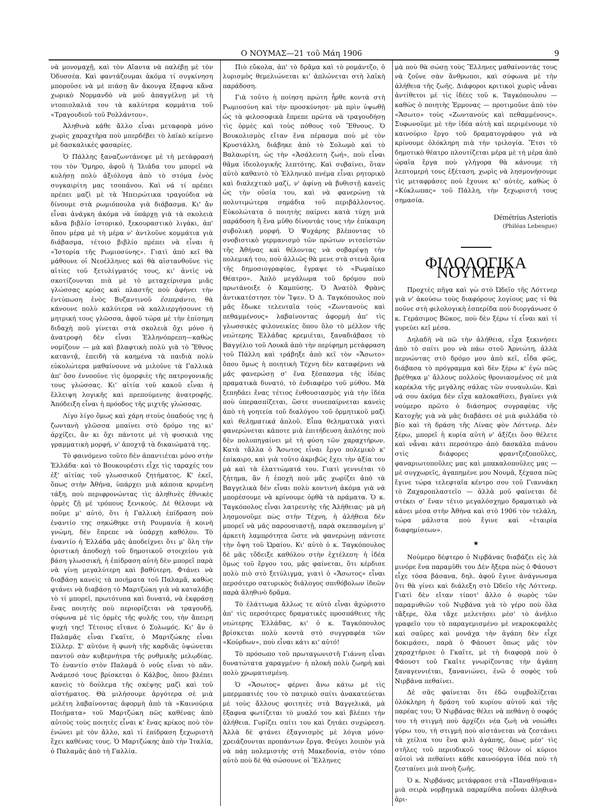Ο ΝΟΥΜΑΣ—21 τοῦ Μάη 1906 9
νὰ μονομαχῇ, καὶ τὸν Αἴαντα νὰ παλέβῃ μὲ τὸν Ὀδυσσέα. Καὶ φαντάζουμαι ἀκόμα τί συγκίνηση μποροῦσε νὰ μὲ πιάσῃ ἂν ἄκουγα ἔξαφνα κἄνα χωρικὸ Νορμανδὸ νὰ μοῦ ἀπαγγέλνῃ μὲ τὴ ντοπιολαλιά του τὰ καλύτερα κομμάτια τοῦ «Τραγουδιοῦ τοῦ Ρολλάντου».
Ἀληθινὰ κάθε ἄλλο εἶναι μεταφορὰ μόνο χωρὶς χαραχτῆρα ποὺ μπερδέβει τὸ λαϊκὸ κείμενο μὲ δασκαλικὲς φασαρίες.
Ὁ Πάλλης ξαναζωντάνεψε μὲ τὴ μετάφρασή του τὸν Ὅμηρο, ἀφοῦ ἡ Ἰλιάδα του μπορεῖ νὰ κυλήσῃ πολὺ ἀξιόλογα ἀπὸ τὸ στόμα ἑνὸς συγκαιρίτη μας τσοπάνου. Καὶ νά τί πρέπει πρέπει μαζὶ μὲ τὰ Ἠπειρώτικα τραγούδια νὰ δίνουμε στὰ ρωμιόπουλα γιὰ διάβασμα. Κι' ἂν εἶναι ἀνάγκη ἀκόμα νὰ ὑπάρχῃ γιὰ τὰ σκολειὰ κἄνα βιβλίο ἱστορικό, ξεκουραστικὸ λιγάκι, ἀπ' ὅπου μέρα μὲ τὴ μέρα ν' ἀντλοῦνε κομμάτια γιὰ διάβασμα, τέτοιο βιβλίο πρέπει νὰ εἶναι ἡ «Ἱστορία τῆς Ρωμιοσύνης». Γιατὶ ἀπὸ κεῖ θὰ μάθουνε οἱ Νεοέλληνες καὶ θὰ αἰστανθοῦνε τὶς αἰτίες τοῦ ξετυλίγματός τους, κι' ἀντὶς νὰ σκοτίζουνται πιὰ μὲ τὸ μεταχείρισμα μιᾶς γλώσσας κρύας καὶ πλαστῆς ποὺ ἀφήνει τὴν ἐντύπωση ἑνὸς Βυζαντινοῦ ἐσπεράντο, θὰ κάνουνε πολὺ καλύτερα νὰ καλλιεργήσουνε τὴ μητρική τους γλῶσσα, ἀφοῦ τώρα μὲ τὴν ἐπίσημη διδαχὴ ποῦ γίνεται στὰ σκολειὰ ὄχι μόνο ἡ ἀνατροφὴ δὲν εἶναι Ἑλληνόπρεπη—καθὼς νομίζουν — μὰ καὶ βλαφτικὴ πολὺ γιὰ τὸ Ἔθνος καταντᾷ, ἐπειδὴ τὰ καημένα τὰ παιδιὰ πολὺ εὐκολώτερα μαθαίνουνε νὰ μιλοῦνε τὰ Γαλλικὰ ἀπ' ὅσο ἐννοοῦνε τὶς ὀμορφιὲς τῆς πατρογονικῆς τους γλώσσας. Κι' αἰτία τοῦ κακοῦ εἶναι ἡ ἔλλειψη λογικῆς καὶ πρεπούμενης ἀνατροφῆς. Ἀπόδειξη εἶναι ἡ πρόοδος τῆς μιχτῆς γλώσσας.
Λίγο λίγο ὅμως καὶ χάρη στοὺς ὀπαδούς της ἡ ζωντανὴ γλῶσσα μπαίνει στὸ δρόμο της κι' ἀρχίζει, ἂν κι ὄχι πάντοτε μὲ τὴ φυσικιὰ της γραμματικὴ μορφή, ν' ἀποχτᾷ τὰ δικαιώματά της.
Τὸ φαινόμενο τοῦτο δὲν ἀπαντιέται μόνο στὴν Ἑλλάδα· καὶ τὸ Βουκουρέστι εἶχε τὶς ταραχές του ἐξ' αἰτίας τοῦ γλωσσικοῦ ζητήματος. Κ' ἐκεῖ, ὅπως στὴν Ἀθήνα, ὑπάρχει μιὰ κάποια κρυμένη τάξη, ποὺ περιφρονώντας τὶς ἀληθινὲς ἐθνικὲς ὁρμὲς ζῇ μὲ τρόπους ξενικούς. Δὲ θέλουμε νὰ ποῦμε μ' αὐτό, ὅτι ἡ Γαλλικὴ ἐπίδραση ποὺ ἐναντίο της σηκώθηκε στὴ Ρουμανία ἡ κοινὴ γνώμη, δὲν ἔπρεπε νὰ ὑπάρχῃ καθόλου. Τὸ ἐναντίο ἡ Ἑλλάδα μᾶς ἀποδείχνει ὅτι μ' ὅλη τὴν ὁριστικὴ ἀποδοχὴ τοῦ δημοτικοῦ στοιχείου γιὰ βάση γλωσσική, ἡ ἐπίδραση αὐτὴ δὲν μπορεῖ παρὰ νὰ γίνῃ μεγαλύτερη καὶ βαθύτερη. Φτάνει νὰ διαβάσῃ κανεὶς τὰ ποιήματα τοῦ Παλαμᾶ, καθὼς φτάνει νὰ διαβάσῃ τὸ Μαρτζώκη γιὰ νὰ καταλάβῃ τὸ τί μπορεῖ, πρωτότυπα καὶ δυνατά, νὰ ἐκφράσῃ ἕνας ποιητὴς ποὺ περιορίζεται νὰ τραγουδῇ, σύφωνα μὲ τὶς ὁρμὲς τῆς φυλῆς του, τὴν ἄπειρη ψυχή της! Τέτοιος εἴτανε ὁ Σολωμός. Κι' ἂν ὁ Παλαμᾶς εἶναι Γκαῖτε, ὁ Μαρτζώκης εἶναι Σίλλερ. Σ' αὐτόνε ἡ φωνὴ τῆς καρδιᾶς ὑψώνεται παντοῦ σὰν κυβερνήτρα τῆς ρυθμικῆς μελῳδίας. Τὸ ἐναντίο στὸν Παλαμᾶ ὁ νοῦς εἶναι τὸ πᾶν. Ἀνάμεσό τους βρίσκεται ὁ Κάλβος, ὅπου βλέπει κανεὶς τὸ δούλεμα τῆς σκέψης μαζὶ καὶ τοῦ αἰστήματος. Θὰ μιλήσουμε ἀργότερα σὲ μιὰ μελέτη λαβαίνοντας ἀφορμὴ ἀπὸ τὰ «Καινούρια Ποιήματα» τοῦ Μαρτζώκη πῶς καθένας ἀπὸ αὐτοὺς τοὺς ποιητὲς εἶναι κ' ἕνας κρίκος ποὺ τὸν ἑνώνει μὲ τὸν ἄλλο, καὶ τί ἐπίδραση ξεχωριστὴ ἔχει καθένας τους. Ὁ Μαρτζώκης ἀπὸ τὴν Ἰταλία, ὁ Παλαμᾶς ἀπὸ τὴ Γαλλία.
Πιὸ εὔκολα, ἀπ' τὸ δρᾶμα καὶ τὸ ρομάντζο, ὁ λυρισμὸς θεμελιώνεται κι' ἁπλώνεται στὴ λαϊκὴ παράδοση.
Γιὰ τοῦτο ἡ ποίηση πρώτη ἦρθε κοντὰ στὴ Ρωμιοσύνη καὶ τὴν προσκύνησε· μὰ πρὶν ὑψωθῇ ὡς τὰ φιλοσοφικὰ ἔπρεπε πρῶτα νὰ τραγουδήσῃ τὶς ὁρμὲς καὶ τοὺς πόθους τοῦ Ἔθνους. Ὁ Βουκολισμὸς εἴταν ἕνα πέρασμα ποὺ μὲ τὸν Κρυστάλλη, διάβηκε ἀπὸ τὸ Σολωμὸ καὶ τὸ Βαλαωρίτη, ὡς τὴν «Ἀσάλευτη ζωή», ποὺ εἶναι θᾶμα ἰδεολογικῆς λεπτότης. Καὶ συβαίνει, ὅταν αὐτὸ καθαυτὸ τὸ Ἑλληνικὸ πνέμα εἶναι ρητορικὸ καὶ διαλεχτικὸ μαζί, ν' ἀφίνῃ νὰ βυθιστῇ κανεὶς ὡς τὴν οὐσία του, καὶ νὰ φανερώνῃ τὰ πολυτιμώτερα σημάδια τοῦ περιβάλλοντος. Εὐκολώτατα ὁ ποιητὴς παίρνει κατὰ τύχη μιὰ παράδοση ἢ ἕνα μῦθο δίνοντάς τους τὴν ἐπίκαιρη συβολικὴ μορφή. Ὁ Ψυχάρης βλέποντας τὸ σνοβιστικὸ γερμανισμὸ τῶν πρώτων νιτσεϊστῶν τῆς Ἀθήνας καὶ θέλοντας νὰ σοβαρέψῃ τὴν πολεμική του, ποὺ ἀλλιῶς θὰ μενε στὰ στενὰ ὅρια τῆς δημοσιογραφίας, ἔγραψε τὸ «Ρωμαίικο Θέατρο». Ἁπλὸ μεγάλωμα τοῦ δρόμου ποὺ πρωτάνοιξε ὁ Καμπύσης. Ὁ Ἀνατὸλ Φρὰνς ἀντικατέστησε τὸν Ἴψεν. Ὁ Δ. Ταγκόπουλος ποὺ μᾶς ἔδωκε τελευταῖα τοὺς «Ζωντανοὺς καὶ πεθαμμένους» λαβαίνοντας ἀφορμὴ ἀπ' τὶς γλωσσικὲς φιλονεικίες ὅπου ὅλο τὸ μέλλον τῆς νεώτερης Ἑλλάδας κρεμιέται, ξαναδιάβασε τὸ Βαγγέλιο τοῦ Λουκᾶ ἀπὸ τὴν περίφημη μετάφραση τοῦ Πάλλη καὶ τράβηξε ἀπὸ κεῖ τὸν «Ἄσωτο» ὅπου ὅμως ἡ ποιητικὴ Τέχνη δὲν καταφέρνει νὰ μᾶς φανερώσῃ σ' ἕνα ξέσπασμα τῆς ἰδέας πραματικὰ δυνατό, τὸ ἐνδιαφέρο τοῦ μύθου. Μὰ ξεπηδάει ἕνας τέτιος ἐνθουσιασμὸς γιὰ τὴν ἰδέα ποὺ ὑπερασπίζεται, ὥστε συνεπαίρνεται κανεὶς ἀπὸ τὴ γοητεία τοῦ διαλόγου τοῦ ὁρμητικοῦ μαζὶ καὶ θεληματικὰ ἁπλοῦ. Εἶπα θεληματικὰ γιατὶ φανερώνεται κάποτε μιὰ ἐπιτήδευση ἁπλότης ποὺ δὲν πολυπηγαίνει μὲ τὴ φύση τῶν χαραχτήρων. Κατὰ τἄλλα ὁ Ἄσωτος εἶναι ἔργο πολεμικὸ κ' ἐπίκαιρο, καὶ γιὰ τοῦτο ἀκριβῶς ἔχει τὴν ἀξία του μὰ καὶ τὰ ἐλαττώματά του. Γιατὶ γεννιέται τὸ ζήτημα, ἂν ἡ ἐποχὴ ποὺ μᾶς χωρίζει ἀπὸ τὰ Βαγγελικὰ δὲν εἶναι πολὺ κοντινὴ ἀκόμα γιὰ νὰ μπορέσουμε νὰ κρίνουμε ὀρθὰ τὰ πράματα. Ὁ κ. Ταγκόπολος εἶναι λατρευτὴς τῆς Ἀλήθειας· μὰ μὴ λησμονοῦμε πὼς στὴν Τέχνη, ἡ ἀλήθεια δὲν μπορεῖ νὰ μᾶς παρουσιαστῇ, παρὰ σκεπασμένη μ' ἀρκετὴ λαμπρότητα ὥστε νὰ φανερώνῃ πάντοτε τὴν ὄψη τοῦ Ὡραίου. Κι' αὐτὸ ὁ κ. Ταγκόπουλος δὲ μᾶς τὄδειξε καθόλου στὴν ἐχτέλεση· ἡ ἰδέα ὅμως τοῦ ἔργου του, μᾶς φαίνεται, ὅτι κέρδισε πολὺ πιὸ στὸ ξετύλιγμα, γιατὶ ὁ «Ἄσωτος» εἶναι περσότερο σατυρικὸς διάλογος σπιθόβολων ἰδεῶν παρὰ ἀληθινὸ δρᾶμα.
Τὸ ἐλάττωμα ἄλλως τε αὐτὸ εἶναι ἀχώριστο ἀπ' τὶς περσότερες δραματικὲς προσπάθειες τῆς νεώτερης Ἑλλάδας, κι' ὁ κ. Ταγκόπουλος βρίσκεται πολὺ κοντὰ στὸ συγγραφέα τῶν «Κούρδων», ποὺ εἶναι κάτι κι' αὐτό!
Τὸ πρόσωπο τοῦ πρωταγωνιστῆ Γιάννη εἶναι δυνατώτατα χαραγμένο· ἡ πλοκὴ πολὺ ζωηρὴ καὶ πολὺ χρωματισμένη.
Ὁ «Ἄσωτος» φέρνει ἄνω κάτω μὲ τὶς μπερμπατιές του τὸ πατρικὸ σπίτι ἀνακατεύεται μὲ τοὺς ἄλλους φοιτητὲς στὰ Βαγγελικά, μὰ ἔξαφνα φωτίζεται τὸ μυαλό του καὶ βλέπει τὴν ἀλήθεια. Γυρίζει σπίτι του καὶ ζητάει συχώρεση. Ἀλλὰ δὲ φτάνει ἐξαγνισμὸς μὲ λόγια μόνο· χρειάζουνται προπάντων ἔργα. Φεύγει λοιπὸν γιὰ νὰ πάῃ πολεμιστὴς στὴ Μακεδονία, στὸν τόπο αὐτὸ ποὺ δὲ θὰ σώσουνε οἱ Ἕλληνες
μὰ ποὺ θὰ σώσῃ τοὺς Ἕλληνες μαθαίνοντάς τους νὰ ζοῦνε σὰν ἄνθρωποι, καὶ σύφωνα μὲ τὴν ἀλήθεια τῆς ζωῆς. Διάφοροι κριτικοὶ χωρὶς νἆναι ἀντίθετοι μὲ τὶς ἰδέες τοῦ κ. Ταγκόπουλου — καθὼς ὁ ποιητὴς Ἑρμονας — προτιμοῦνε ἀπὸ τὸν «Ἄσωτο» τοὺς «Ζωντανοὺς καὶ πεθαμμένους». Συφωνοῦμε μὲ τὴν ἰδέα αὐτὴ καὶ περιμένουμε τὸ καινούριο ἔργο τοῦ δραματογράφου γιὰ νὰ κρίνουμε ὁλόκληρη πιὰ τὴν τριλογία. Ἔτσι τὸ δημοτικὸ θέατρο πλουτίζεται μέρα μὲ τὴ μέρα ἀπὸ ὡραῖα ἔργα ποὺ γλήγορα θὰ κάνουμε τὴ λεπτομερή τους ἐξέταση, χωρὶς νὰ λησμονήσουμε τὶς μεταφράσες ποὺ ἔχουνε κι' αὐτές, καθὼς ὁ «Κύκλωπας» τοῦ Πάλλη, τὴν ξεχωριστή τους σημασία.
Démétrius Asteriotis
(Philéas Lebesgue)
ΦΙΛΟΛΟΓΙΚΑ ΝΟΥΜΕΡΑ
Προχτὲς πῆγα καὶ γὼ στὸ Ὠδεῖο τῆς Λόττνερ γιὰ ν' ἀκούσω τοὺς διαφόρους λογίους μας τί θὰ ποῦνε στὴ φιλολογικὴ ἑσπερίδα ποὺ διοργάνωσε ὁ κ. Γεράσιμος Βῶκος, ποὺ δὲν ξέρω τί εἶναι καὶ τί γυρεύει κεῖ μέσα.
Δηλαδὴ νὰ πῶ τὴν ἀλήθεια, εἶχα ξεκινήσει ἀπὸ τὸ σπίτι μου νὰ πάω στοῦ Ἀρνιώτη, ἀλλὰ περνώντας στὸ δρόμο μου ἀπὸ κεῖ, εἶδα φῶς, διάβασα τὸ πρόγραμμα καὶ δὲν ξέρω κ' ἐγὼ πῶς βρέθηκα μ' ἄλλους πολλοὺς θρονιασμένος σὲ μιὰ καρέκλα τῆς μεγάλης σάλας τῶν συναυλιῶν. Καὶ νά σου ἀκόμα δὲν εἶχα καλοκαθίσει, βγαίνει γιὰ νούμερο πρῶτο ὁ διάσημος συγραφέας τῆς Κατοχῆς γιὰ νὰ μᾶς διαβάσει σὲ μιὰ φυλλάδα τὸ βίο καὶ τὴ δράση τῆς Λίνας φὸν Λόττνερ. Δὲν ξέρω, μπορεῖ ἡ κυρία αὐτὴ ν' ἀξίζει ὅσο θέλετε καὶ νἆναι κάτι περσότερο ἀπὸ δασκάλα πιάνου στὶς διάφορες φραντζεζοποῦλες, φαναριωτοποῦλες μας καὶ μπακαλοποῦλες μας — μὲ συγχωρεῖς, ἀγαπημένε μου Νουμᾶ, ξέχασα πῶς ἔγινε τώρα τελεφταῖα κέντρο σου τοῦ Γιαννάκη τὸ Ζαχαροπλαστεῖο — ἀλλὰ μοῦ φαίνεται δὲ στέκει σ' ἕναν τέτιο μεγαλόσχημο δραματικὸ νὰ κάνει μέσα στὴν Ἀθήνα καὶ στὸ 1906 τὸν τελάλη, τώρα μάλιστα ποὺ ἔγινε καὶ «ἑταιρία διαφημίσεων».
★
Νούμερο δέφτερο ὁ Νιρβάνας διαβάζει εἰς λὰ μινόρε ἕνα παραμῦθι του Δὲν ἤξερα πὼς ὁ Φάουστ εἶχε τόσα βάσανα, δηλ. ἀφοῦ ἔγινε ἀνάγνωσμα ὅτι θὰ γίνει καὶ διάλεξη στὸ Ὠδεῖο τῆς Λόττνερ. Γιατὶ δὲν εἴταν τίποτ' ἄλλο ὁ σωρὸς τῶν παραμυθιῶν τοῦ Νιρβάνα γιὰ τὸ γέρο ποὺ ὅλα τἄξερε, ὅλα τἄχε μελετήσει μέσ' τὸ ἀνήλιο γραφεῖο του τὸ παραγεμισμένο μὲ νεκροκεφαλὲς καὶ σαῦρες καὶ μονάχα τὴν ἀγάπη δὲν εἶχε δοκιμάσει, παρὰ ὁ Φάουστ ὅπως μᾶς τὸν χαραχτήρισε ὁ Γκαῖτε, μὲ τὴ διαφορὰ ποὺ ὁ Φάουστ τοῦ Γκαῖτε γνωρίζοντας τὴν ἀγάπη ξαναγεννιέται, ξανανιώνει, ἐνῶ ὁ σοφὸς τοῦ Νιρβάνα πεθαίνει.
Δὲ σᾶς φαίνεται ὅτι ἐδῶ συμβολίζεται ὁλόκληρη ἡ δράση τοῦ κυρίου αὐτοῦ καὶ τῆς παρέας του; Ὁ Νιρβάνας θέλει νὰ πεθάνῃ ὁ σοφός του τὴ στιγμὴ ποὺ ἀρχίζει νέα ζωὴ νὰ νοιώθει γύρω του, τὴ στιγμὴ ποὺ αἰστάνεται νὰ ζεστάνει τὰ χείλια του ἕνα φιλὶ ἀγάπης, ὅπως μέσ' τὶς στῆλες τοῦ περιοδικοῦ τους θέλουν οἱ κύριοι αὐτοὶ νὰ πεθαίνει κάθε καινούργια ἰδέα ποὺ τὴ ζεσταίνει μιὰ πνοὴ ζωῆς.
Ὁ κ. Νιρβάνας μετάφρασε στὰ «Παναθήναια» μιὰ σειρὰ νορβηγικὰ παραμύθια ποὖναι ἀληθινὰ ἀρι-